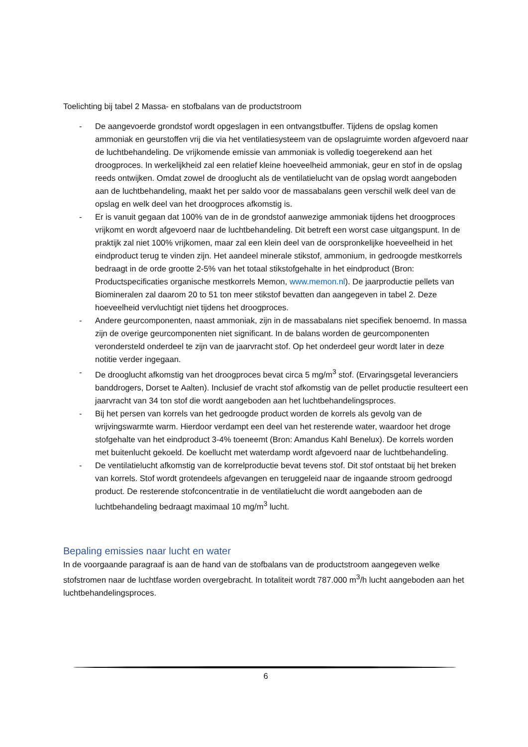Toelichting bij tabel 2 Massa- en stofbalans van de productstroom
- De aangevoerde grondstof wordt opgeslagen in een ontvangstbuffer. Tijdens de opslag komen ammoniak en geurstoffen vrij die via het ventilatiesysteem van de opslagruimte worden afgevoerd naar de luchtbehandeling. De vrijkomende emissie van ammoniak is volledig toegerekend aan het droogproces. In werkelijkheid zal een relatief kleine hoeveelheid ammoniak, geur en stof in de opslag reeds ontwijken. Omdat zowel de drooglucht als de ventilatielucht van de opslag wordt aangeboden aan de luchtbehandeling, maakt het per saldo voor de massabalans geen verschil welk deel van de opslag en welk deel van het droogproces afkomstig is.
- Er is vanuit gegaan dat 100% van de in de grondstof aanwezige ammoniak tijdens het droogproces vrijkomt en wordt afgevoerd naar de luchtbehandeling. Dit betreft een worst case uitgangspunt. In de praktijk zal niet 100% vrijkomen, maar zal een klein deel van de oorspronkelijke hoeveelheid in het eindproduct terug te vinden zijn. Het aandeel minerale stikstof, ammonium, in gedroogde mestkorrels bedraagt in de orde grootte 2-5% van het totaal stikstofgehalte in het eindproduct (Bron: Productspecificaties organische mestkorrels Memon, www.memon.nl). De jaarproductie pellets van Biomineralen zal daarom 20 to 51 ton meer stikstof bevatten dan aangegeven in tabel 2. Deze hoeveelheid vervluchtigt niet tijdens het droogproces.
- Andere geurcomponenten, naast ammoniak, zijn in de massabalans niet specifiek benoemd. In massa zijn de overige geurcomponenten niet significant. In de balans worden de geurcomponenten verondersteld onderdeel te zijn van de jaarvracht stof. Op het onderdeel geur wordt later in deze notitie verder ingegaan.
- De drooglucht afkomstig van het droogproces bevat circa 5 mg/m<sup>3</sup> stof. (Ervaringsgetal leveranciers banddrogers, Dorset te Aalten). Inclusief de vracht stof afkomstig van de pellet productie resulteert een jaarvracht van 34 ton stof die wordt aangeboden aan het luchtbehandelingsproces.
- Bij het persen van korrels van het gedroogde product worden de korrels als gevolg van de wrijvingswarmte warm. Hierdoor verdampt een deel van het resterende water, waardoor het droge stofgehalte van het eindproduct 3-4% toeneemt (Bron: Amandus Kahl Benelux). De korrels worden met buitenlucht gekoeld. De koellucht met waterdamp wordt afgevoerd naar de luchtbehandeling.
- De ventilatielucht afkomstig van de korrelproductie bevat tevens stof. Dit stof ontstaat bij het breken van korrels. Stof wordt grotendeels afgevangen en teruggeleid naar de ingaande stroom gedroogd product. De resterende stofconcentratie in de ventilatielucht die wordt aangeboden aan de luchtbehandeling bedraagt maximaal 10 mg/m<sup>3</sup> lucht.
Bepaling emissies naar lucht en water
In de voorgaande paragraaf is aan de hand van de stofbalans van de productstroom aangegeven welke stofstromen naar de luchtfase worden overgebracht. In totaliteit wordt 787.000 m<sup>3</sup>/h lucht aangeboden aan het luchtbehandelingsproces.
6